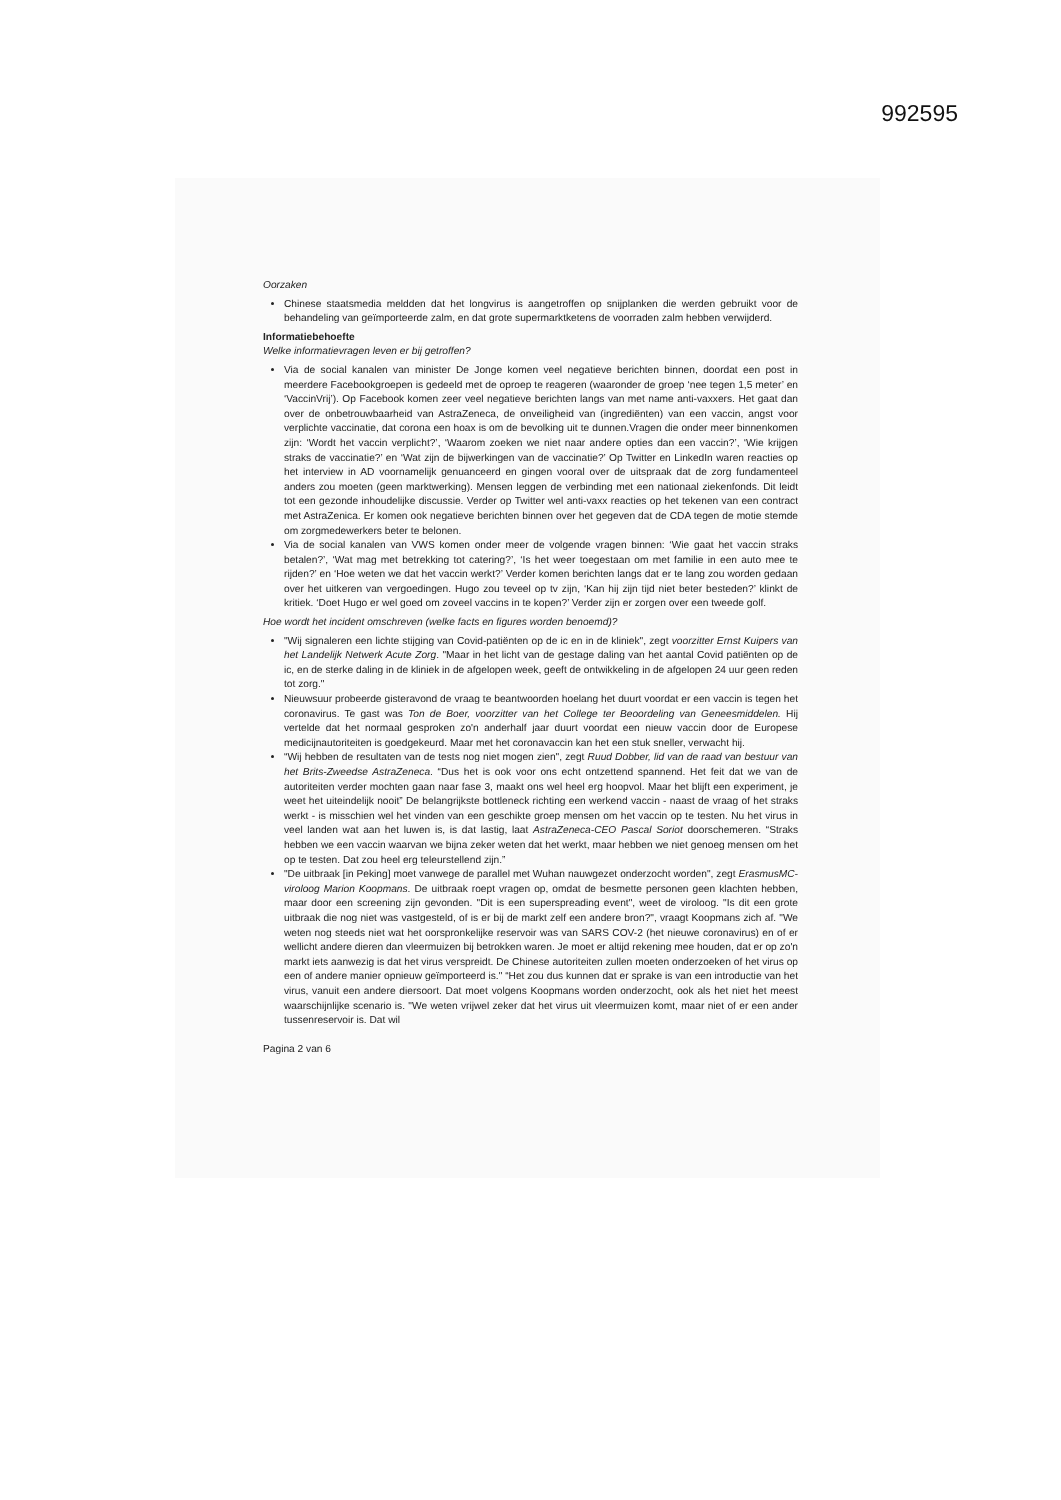992595
Oorzaken
Chinese staatsmedia meldden dat het longvirus is aangetroffen op snijplanken die werden gebruikt voor de behandeling van geïmporteerde zalm, en dat grote supermarktketens de voorraden zalm hebben verwijderd.
Informatiebehoefte
Welke informatievragen leven er bij getroffen?
Via de social kanalen van minister De Jonge komen veel negatieve berichten binnen, doordat een post in meerdere Facebookgroepen is gedeeld met de oproep te reageren (waaronder de groep ‘nee tegen 1,5 meter’ en ‘VaccinVrij’). Op Facebook komen zeer veel negatieve berichten langs van met name anti-vaxxers. Het gaat dan over de onbetrouwbaarheid van AstraZeneca, de onveiligheid van (ingrediënten) van een vaccin, angst voor verplichte vaccinatie, dat corona een hoax is om de bevolking uit te dunnen.Vragen die onder meer binnenkomen zijn: ‘Wordt het vaccin verplicht?’, ‘Waarom zoeken we niet naar andere opties dan een vaccin?’, ‘Wie krijgen straks de vaccinatie?’ en ‘Wat zijn de bijwerkingen van de vaccinatie?’ Op Twitter en LinkedIn waren reacties op het interview in AD voornamelijk genuanceerd en gingen vooral over de uitspraak dat de zorg fundamenteel anders zou moeten (geen marktwerking). Mensen leggen de verbinding met een nationaal ziekenfonds. Dit leidt tot een gezonde inhoudelijke discussie. Verder op Twitter wel anti-vaxx reacties op het tekenen van een contract met AstraZenica. Er komen ook negatieve berichten binnen over het gegeven dat de CDA tegen de motie stemde om zorgmedewerkers beter te belonen.
Via de social kanalen van VWS komen onder meer de volgende vragen binnen: ‘Wie gaat het vaccin straks betalen?’, ‘Wat mag met betrekking tot catering?’, ‘Is het weer toegestaan om met familie in een auto mee te rijden?’ en ‘Hoe weten we dat het vaccin werkt?’ Verder komen berichten langs dat er te lang zou worden gedaan over het uitkeren van vergoedingen. Hugo zou teveel op tv zijn, ‘Kan hij zijn tijd niet beter besteden?’ klinkt de kritiek. ‘Doet Hugo er wel goed om zoveel vaccins in te kopen?’ Verder zijn er zorgen over een tweede golf.
Hoe wordt het incident omschreven (welke facts en figures worden benoemd)?
"Wij signaleren een lichte stijging van Covid-patiënten op de ic en in de kliniek", zegt voorzitter Ernst Kuipers van het Landelijk Netwerk Acute Zorg. "Maar in het licht van de gestage daling van het aantal Covid patiënten op de ic, en de sterke daling in de kliniek in de afgelopen week, geeft de ontwikkeling in de afgelopen 24 uur geen reden tot zorg."
Nieuwsuur probeerde gisteravond de vraag te beantwoorden hoelang het duurt voordat er een vaccin is tegen het coronavirus. Te gast was Ton de Boer, voorzitter van het College ter Beoordeling van Geneesmiddelen. Hij vertelde dat het normaal gesproken zo'n anderhalf jaar duurt voordat een nieuw vaccin door de Europese medicijnautoriteiten is goedgekeurd. Maar met het coronavaccin kan het een stuk sneller, verwacht hij.
“Wij hebben de resultaten van de tests nog niet mogen zien", zegt Ruud Dobber, lid van de raad van bestuur van het Brits-Zweedse AstraZeneca. “Dus het is ook voor ons echt ontzettend spannend. Het feit dat we van de autoriteiten verder mochten gaan naar fase 3, maakt ons wel heel erg hoopvol. Maar het blijft een experiment, je weet het uiteindelijk nooit” De belangrijkste bottleneck richting een werkend vaccin - naast de vraag of het straks werkt - is misschien wel het vinden van een geschikte groep mensen om het vaccin op te testen. Nu het virus in veel landen wat aan het luwen is, is dat lastig, laat AstraZeneca-CEO Pascal Soriot doorschemeren. “Straks hebben we een vaccin waarvan we bijna zeker weten dat het werkt, maar hebben we niet genoeg mensen om het op te testen. Dat zou heel erg teleurstellend zijn.”
"De uitbraak [in Peking] moet vanwege de parallel met Wuhan nauwgezet onderzocht worden", zegt ErasmusMC-viroloog Marion Koopmans. De uitbraak roept vragen op, omdat de besmette personen geen klachten hebben, maar door een screening zijn gevonden. "Dit is een superspreading event", weet de viroloog. "Is dit een grote uitbraak die nog niet was vastgesteld, of is er bij de markt zelf een andere bron?", vraagt Koopmans zich af. "We weten nog steeds niet wat het oorspronkelijke reservoir was van SARS COV-2 (het nieuwe coronavirus) en of er wellicht andere dieren dan vleermuizen bij betrokken waren. Je moet er altijd rekening mee houden, dat er op zo'n markt iets aanwezig is dat het virus verspreidt. De Chinese autoriteiten zullen moeten onderzoeken of het virus op een of andere manier opnieuw geïmporteerd is." “Het zou dus kunnen dat er sprake is van een introductie van het virus, vanuit een andere diersoort. Dat moet volgens Koopmans worden onderzocht, ook als het niet het meest waarschijnlijke scenario is. "We weten vrijwel zeker dat het virus uit vleermuizen komt, maar niet of er een ander tussenreservoir is. Dat wil
Pagina 2 van 6